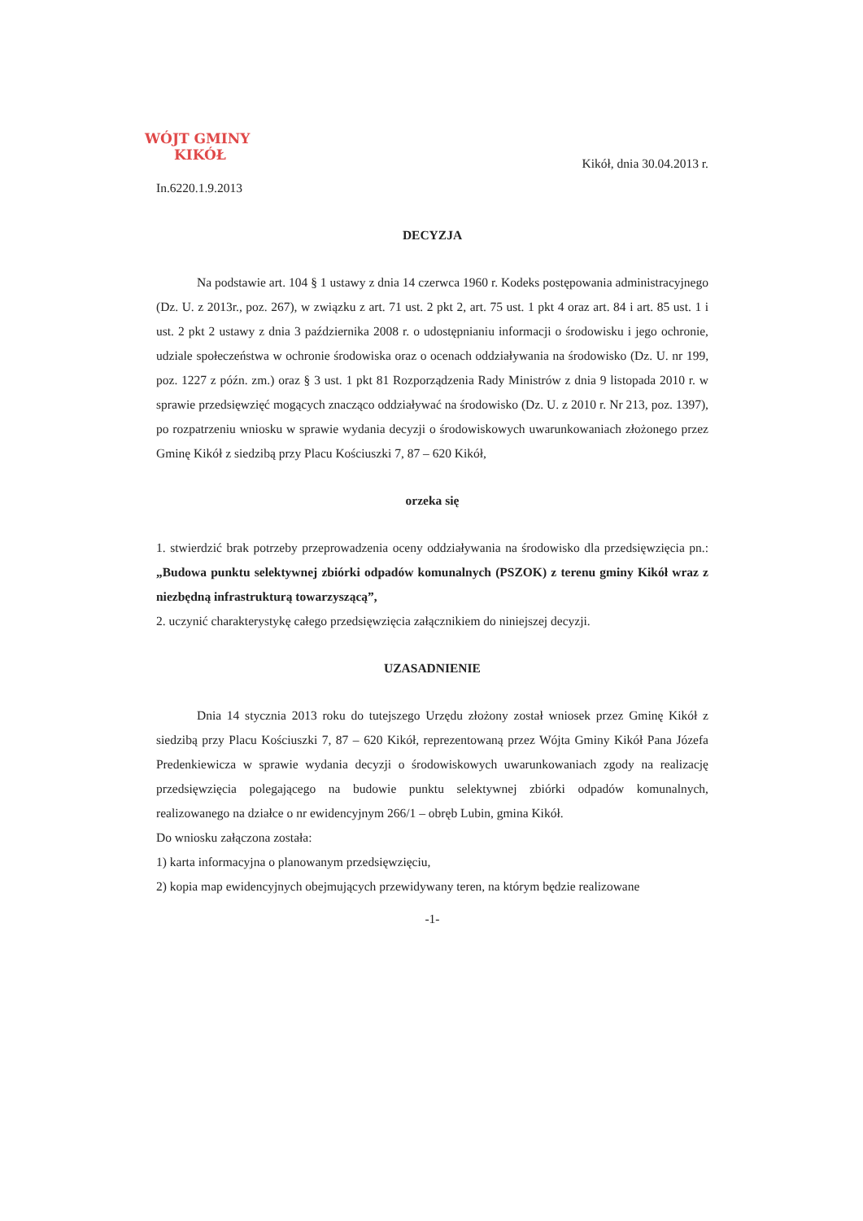WÓJT GMINY
KIKÓŁ
Kikół, dnia 30.04.2013 r.
In.6220.1.9.2013
DECYZJA
Na podstawie art. 104 § 1 ustawy z dnia 14 czerwca 1960 r. Kodeks postępowania administracyjnego (Dz. U. z 2013r., poz. 267), w związku z art. 71 ust. 2 pkt 2, art. 75 ust. 1 pkt 4 oraz art. 84 i art. 85 ust. 1 i ust. 2 pkt 2 ustawy z dnia 3 października 2008 r. o udostępnianiu informacji o środowisku i jego ochronie, udziale społeczeństwa w ochronie środowiska oraz o ocenach oddziaływania na środowisko (Dz. U. nr 199, poz. 1227 z późn. zm.) oraz § 3 ust. 1 pkt 81 Rozporządzenia Rady Ministrów z dnia 9 listopada 2010 r. w sprawie przedsięwzięć mogących znacząco oddziaływać na środowisko (Dz. U. z 2010 r. Nr 213, poz. 1397), po rozpatrzeniu wniosku w sprawie wydania decyzji o środowiskowych uwarunkowaniach złożonego przez Gminę Kikół z siedzibą przy Placu Kościuszki 7, 87 – 620 Kikół,
orzeka się
1. stwierdzić brak potrzeby przeprowadzenia oceny oddziaływania na środowisko dla przedsięwzięcia pn.: „Budowa punktu selektywnej zbiórki odpadów komunalnych (PSZOK) z terenu gminy Kikół wraz z niezbędną infrastrukturą towarzyszącą”,
2. uczynić charakterystykę całego przedsięwzięcia załącznikiem do niniejszej decyzji.
UZASADNIENIE
Dnia 14 stycznia 2013 roku do tutejszego Urzędu złożony został wniosek przez Gminę Kikół z siedzibą przy Placu Kościuszki 7, 87 – 620 Kikół, reprezentowaną przez Wójta Gminy Kikół Pana Józefa Predenkiewicza w sprawie wydania decyzji o środowiskowych uwarunkowaniach zgody na realizację przedsięwzięcia polegającego na budowie punktu selektywnej zbiórki odpadów komunalnych, realizowanego na działce o nr ewidencyjnym 266/1 – obręb Lubin, gmina Kikół.
Do wniosku załączona została:
1) karta informacyjna o planowanym przedsięwzięciu,
2) kopia map ewidencyjnych obejmujących przewidywany teren, na którym będzie realizowane
-1-